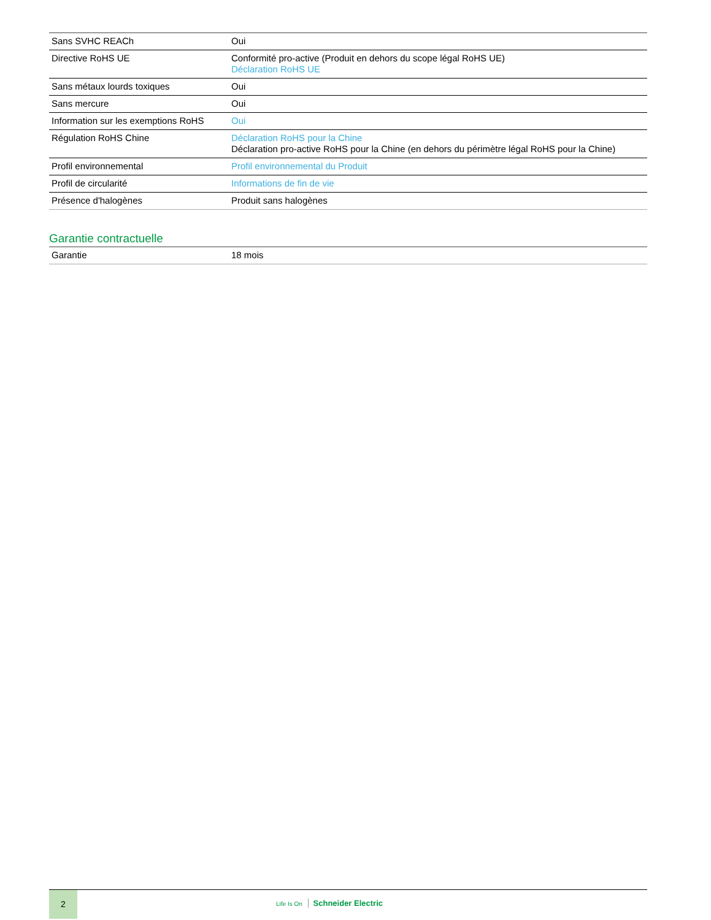| Sans SVHC REACh | Oui |
| Directive RoHS UE | Conformité pro-active (Produit en dehors du scope légal RoHS UE) Déclaration RoHS UE |
| Sans métaux lourds toxiques | Oui |
| Sans mercure | Oui |
| Information sur les exemptions RoHS | Oui |
| Régulation RoHS Chine | Déclaration RoHS pour la Chine Déclaration pro-active RoHS pour la Chine (en dehors du périmètre légal RoHS pour la Chine) |
| Profil environnemental | Profil environnemental du Produit |
| Profil de circularité | Informations de fin de vie |
| Présence d'halogènes | Produit sans halogènes |
Garantie contractuelle
| Garantie | 18 mois |
2
Life Is On Schneider Electric